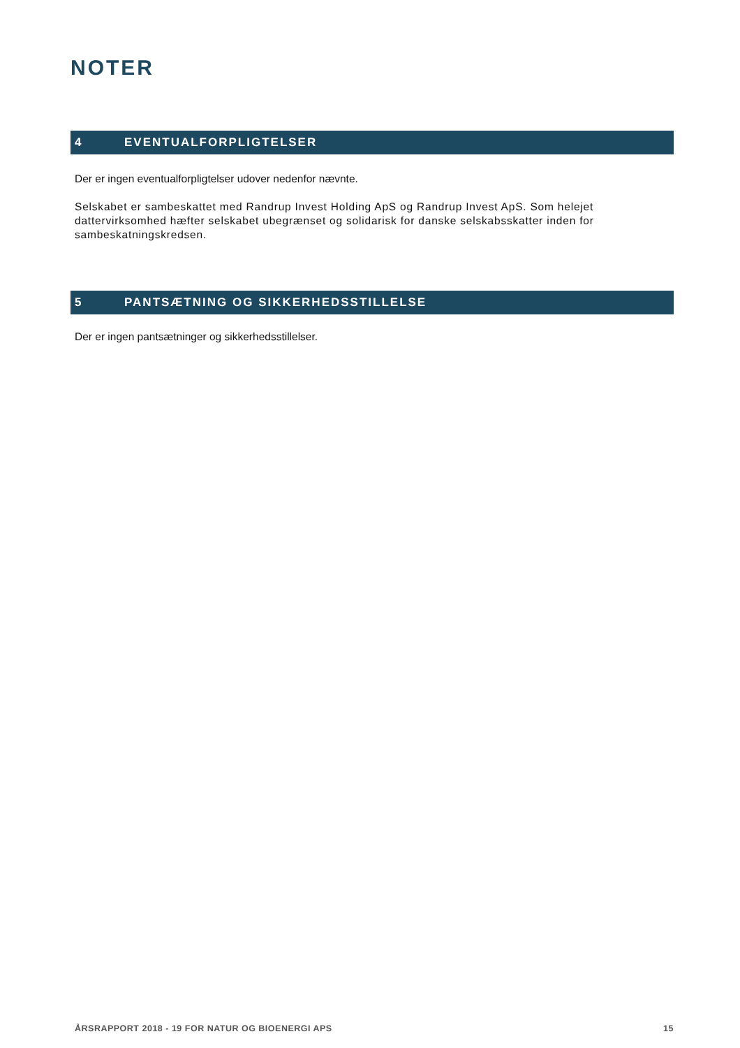NOTER
4 EVENTUALFORPLIGTELSER
Der er ingen eventualforpligtelser udover nedenfor nævnte.
Selskabet er sambeskattet med Randrup Invest Holding ApS og Randrup Invest ApS. Som helejet dattervirksomhed hæfter selskabet ubegrænset og solidarisk for danske selskabsskatter inden for sambeskatningskredsen.
5 PANTSÆTNING OG SIKKERHEDSSTILLELSE
Der er ingen pantsætninger og sikkerhedsstillelser.
ÅRSRAPPORT 2018 - 19 FOR NATUR OG BIOENERGI APS 15